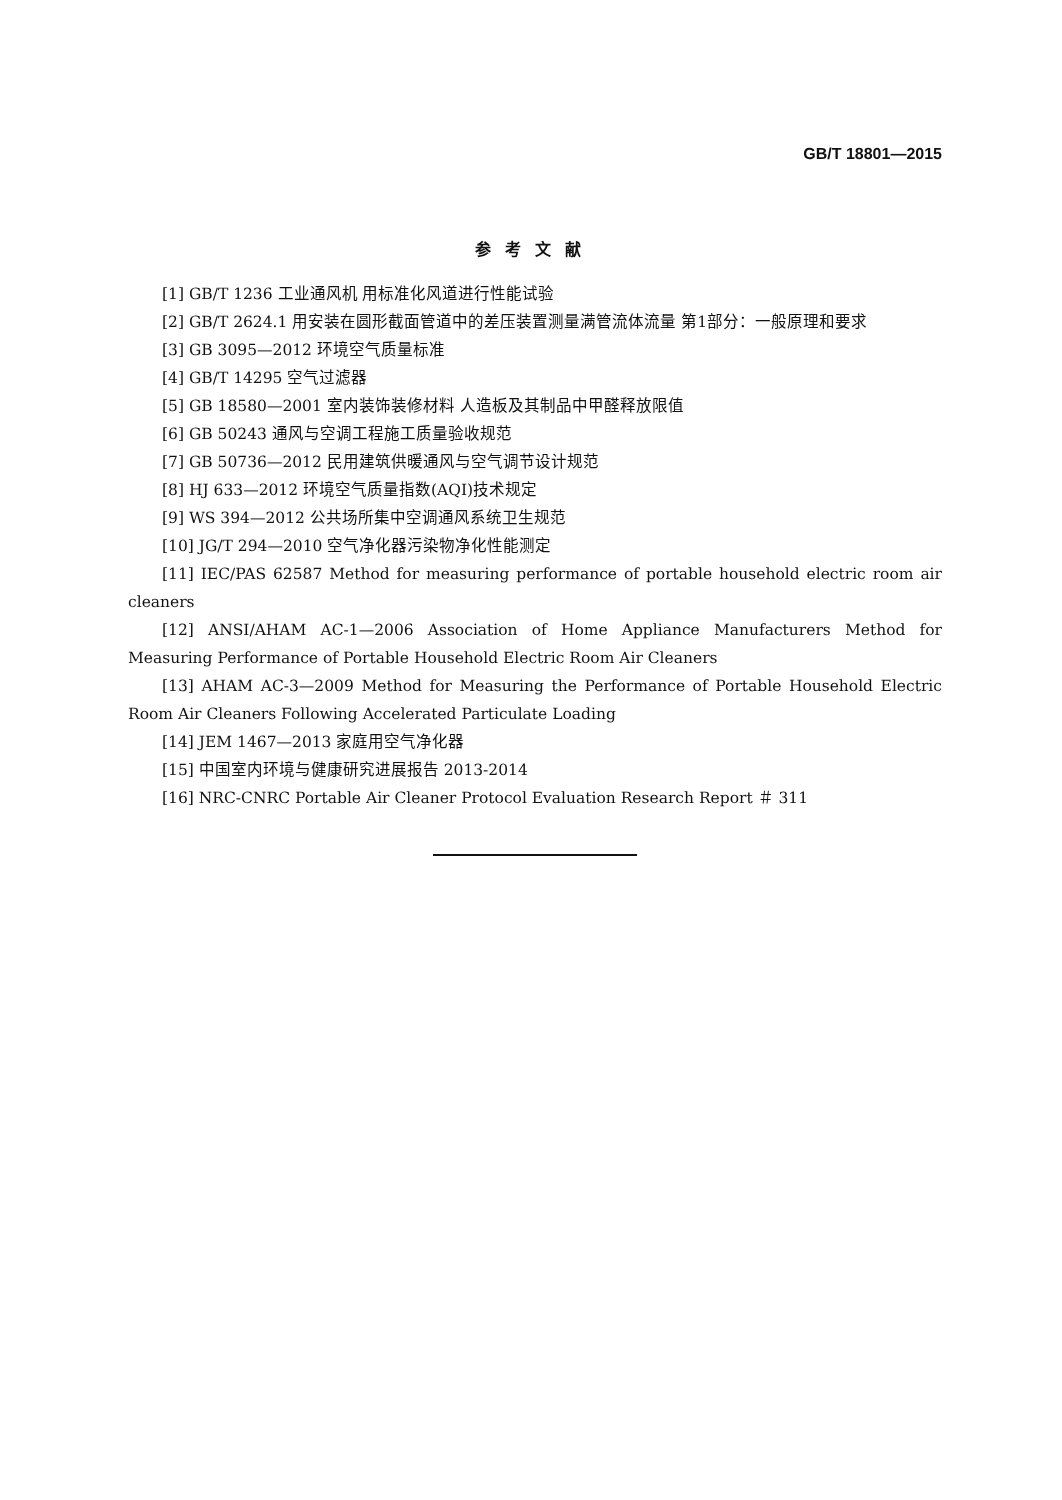GB/T 18801—2015
参考文献
[1] GB/T 1236 工业通风机 用标准化风道进行性能试验
[2] GB/T 2624.1 用安装在圆形截面管道中的差压装置测量满管流体流量 第1部分：一般原理和要求
[3] GB 3095—2012 环境空气质量标准
[4] GB/T 14295 空气过滤器
[5] GB 18580—2001 室内装饰装修材料 人造板及其制品中甲醛释放限值
[6] GB 50243 通风与空调工程施工质量验收规范
[7] GB 50736—2012 民用建筑供暖通风与空气调节设计规范
[8] HJ 633—2012 环境空气质量指数(AQI)技术规定
[9] WS 394—2012 公共场所集中空调通风系统卫生规范
[10] JG/T 294—2010 空气净化器污染物净化性能测定
[11] IEC/PAS 62587 Method for measuring performance of portable household electric room air cleaners
[12] ANSI/AHAM AC-1—2006 Association of Home Appliance Manufacturers Method for Measuring Performance of Portable Household Electric Room Air Cleaners
[13] AHAM AC-3—2009 Method for Measuring the Performance of Portable Household Electric Room Air Cleaners Following Accelerated Particulate Loading
[14] JEM 1467—2013 家庭用空气净化器
[15] 中国室内环境与健康研究进展报告 2013-2014
[16] NRC-CNRC Portable Air Cleaner Protocol Evaluation Research Report ＃ 311